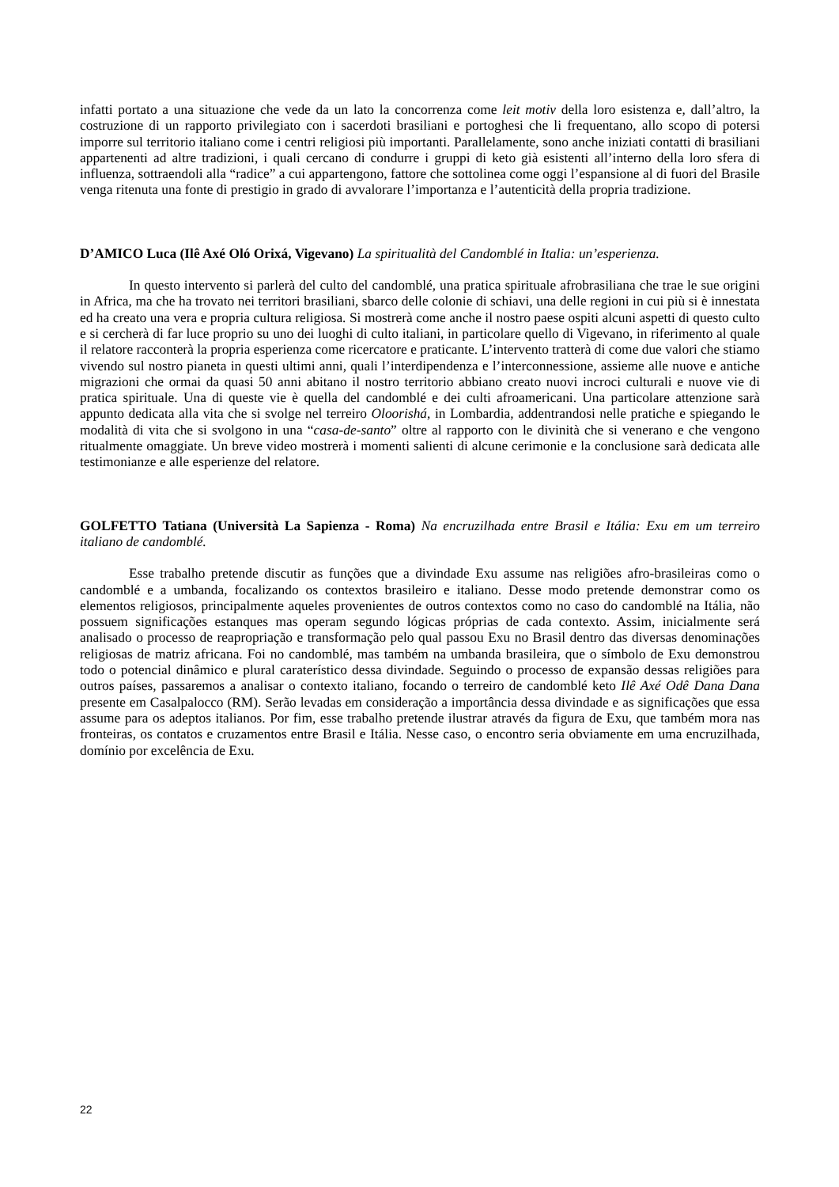infatti portato a una situazione che vede da un lato la concorrenza come leit motiv della loro esistenza e, dall’altro, la costruzione di un rapporto privilegiato con i sacerdoti brasiliani e portoghesi che li frequentano, allo scopo di potersi imporre sul territorio italiano come i centri religiosi più importanti. Parallelamente, sono anche iniziati contatti di brasiliani appartenenti ad altre tradizioni, i quali cercano di condurre i gruppi di keto già esistenti all’interno della loro sfera di influenza, sottraendoli alla “radice” a cui appartengono, fattore che sottolinea come oggi l’espansione al di fuori del Brasile venga ritenuta una fonte di prestigio in grado di avvalorare l’importanza e l’autenticità della propria tradizione.
D’AMICO Luca (Ilê Axé Oló Orixá, Vigevano) La spiritualità del Candomblé in Italia: un’esperienza.
In questo intervento si parlerà del culto del candomblé, una pratica spirituale afrobrasiliana che trae le sue origini in Africa, ma che ha trovato nei territori brasiliani, sbarco delle colonie di schiavi, una delle regioni in cui più si è innestata ed ha creato una vera e propria cultura religiosa. Si mostrerà come anche il nostro paese ospiti alcuni aspetti di questo culto e si cercherà di far luce proprio su uno dei luoghi di culto italiani, in particolare quello di Vigevano, in riferimento al quale il relatore racconterà la propria esperienza come ricercatore e praticante. L’intervento tratterà di come due valori che stiamo vivendo sul nostro pianeta in questi ultimi anni, quali l’interdipendenza e l’interconnessione, assieme alle nuove e antiche migrazioni che ormai da quasi 50 anni abitano il nostro territorio abbiano creato nuovi incroci culturali e nuove vie di pratica spirituale. Una di queste vie è quella del candomblé e dei culti afroamericani. Una particolare attenzione sarà appunto dedicata alla vita che si svolge nel terreiro Oloorishá, in Lombardia, addentrandosi nelle pratiche e spiegando le modalità di vita che si svolgono in una “casa-de-santo” oltre al rapporto con le divinità che si venerano e che vengono ritualmente omaggiate. Un breve video mostrerà i momenti salienti di alcune cerimonie e la conclusione sarà dedicata alle testimonianze e alle esperienze del relatore.
GOLFETTO Tatiana (Università La Sapienza - Roma) Na encruzilhada entre Brasil e Itália: Exu em um terreiro italiano de candomblé.
Esse trabalho pretende discutir as funções que a divindade Exu assume nas religiões afro-brasileiras como o candomblé e a umbanda, focalizando os contextos brasileiro e italiano. Desse modo pretende demonstrar como os elementos religiosos, principalmente aqueles provenientes de outros contextos como no caso do candomblé na Itália, não possuem significações estanques mas operam segundo lógicas próprias de cada contexto. Assim, inicialmente será analisado o processo de reapropriação e transformação pelo qual passou Exu no Brasil dentro das diversas denominações religiosas de matriz africana. Foi no candomblé, mas também na umbanda brasileira, que o símbolo de Exu demonstrou todo o potencial dinâmico e plural caraterístico dessa divindade. Seguindo o processo de expansão dessas religiões para outros países, passaremos a analisar o contexto italiano, focando o terreiro de candomblé keto Ilê Axé Odê Dana Dana presente em Casalpalocco (RM). Serão levadas em consideração a importância dessa divindade e as significações que essa assume para os adeptos italianos. Por fim, esse trabalho pretende ilustrar através da figura de Exu, que também mora nas fronteiras, os contatos e cruzamentos entre Brasil e Itália. Nesse caso, o encontro seria obviamente em uma encruzilhada, domínio por excelência de Exu.
22